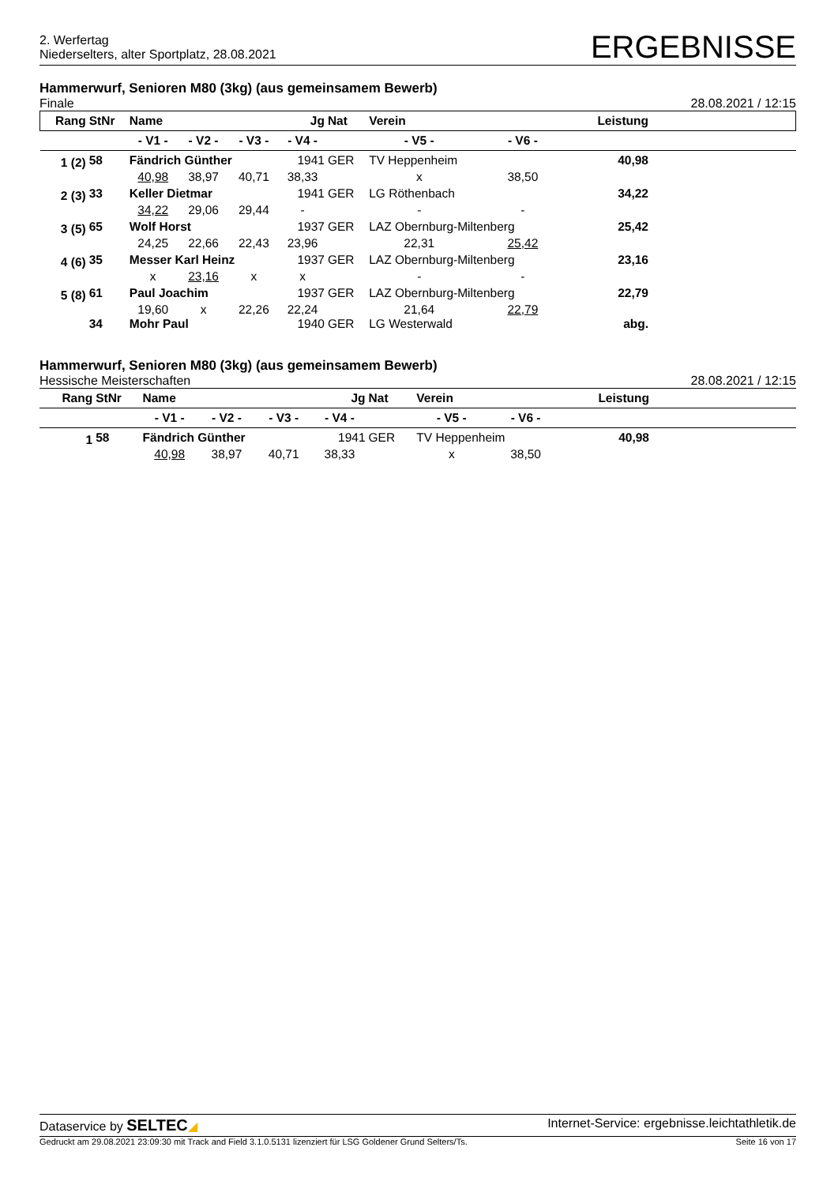2. Werfertag
Niederselters, alter Sportplatz, 28.08.2021
ERGEBNISSE
Hammerwurf, Senioren M80 (3kg) (aus gemeinsamem Bewerb)
Finale 28.08.2021 / 12:15
| Rang | StNr | Name | | | Jg | Nat | Verein | | Leistung | |
| --- | --- | --- | --- | --- | --- | --- | --- | --- | --- | --- |
| | | - V1 - | - V2 - | - V3 - | - V4 - | | - V5 - | - V6 - | | |
| 1 (2) | 58 | Fändrich Günther | | | 1941 | GER | TV Heppenheim | | 40,98 | |
| | | 40,98 | 38,97 | 40,71 | 38,33 | | x | 38,50 | | |
| 2 (3) | 33 | Keller Dietmar | | | 1941 | GER | LG Röthenbach | | 34,22 | |
| | | 34,22 | 29,06 | 29,44 | - | | - | - | | |
| 3 (5) | 65 | Wolf Horst | | | 1937 | GER | LAZ Obernburg-Miltenberg | | 25,42 | |
| | | 24,25 | 22,66 | 22,43 | 23,96 | | 22,31 | 25,42 | | |
| 4 (6) | 35 | Messer Karl Heinz | | | 1937 | GER | LAZ Obernburg-Miltenberg | | 23,16 | |
| | | x | 23,16 | x | x | | - | - | | |
| 5 (8) | 61 | Paul Joachim | | | 1937 | GER | LAZ Obernburg-Miltenberg | | 22,79 | |
| | | 19,60 | x | 22,26 | 22,24 | | 21,64 | 22,79 | | |
| | 34 | Mohr Paul | | | 1940 | GER | LG Westerwald | | abg. | |
Hammerwurf, Senioren M80 (3kg) (aus gemeinsamem Bewerb)
Hessische Meisterschaften 28.08.2021 / 12:15
| Rang | StNr | Name | | | Jg | Nat | Verein | | Leistung | |
| --- | --- | --- | --- | --- | --- | --- | --- | --- | --- | --- |
| | | - V1 - | - V2 - | - V3 - | - V4 - | | - V5 - | - V6 - | | |
| 1 | 58 | Fändrich Günther | | | 1941 | GER | TV Heppenheim | | 40,98 | |
| | | 40,98 | 38,97 | 40,71 | 38,33 | | x | 38,50 | | |
Dataservice by SELTEC◢ Internet-Service: ergebnisse.leichtathletik.de
Gedruckt am 29.08.2021 23:09:30 mit Track and Field 3.1.0.5131 lizenziert für LSG Goldener Grund Selters/Ts. Seite 16 von 17